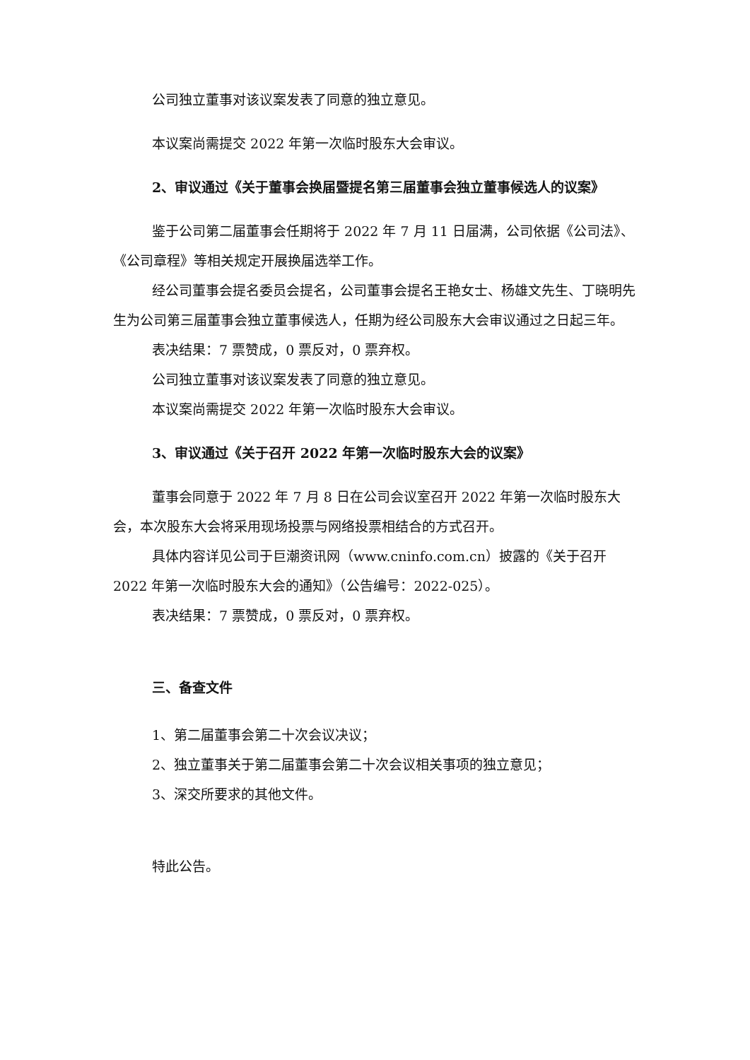公司独立董事对该议案发表了同意的独立意见。
本议案尚需提交 2022 年第一次临时股东大会审议。
2、审议通过《关于董事会换届暨提名第三届董事会独立董事候选人的议案》
鉴于公司第二届董事会任期将于 2022 年 7 月 11 日届满，公司依据《公司法》、《公司章程》等相关规定开展换届选举工作。
经公司董事会提名委员会提名，公司董事会提名王艳女士、杨雄文先生、丁晓明先生为公司第三届董事会独立董事候选人，任期为经公司股东大会审议通过之日起三年。
表决结果：7 票赞成，0 票反对，0 票弃权。
公司独立董事对该议案发表了同意的独立意见。
本议案尚需提交 2022 年第一次临时股东大会审议。
3、审议通过《关于召开 2022 年第一次临时股东大会的议案》
董事会同意于 2022 年 7 月 8 日在公司会议室召开 2022 年第一次临时股东大会，本次股东大会将采用现场投票与网络投票相结合的方式召开。
具体内容详见公司于巨潮资讯网（www.cninfo.com.cn）披露的《关于召开2022 年第一次临时股东大会的通知》（公告编号：2022-025）。
表决结果：7 票赞成，0 票反对，0 票弃权。
三、备查文件
1、第二届董事会第二十次会议决议；
2、独立董事关于第二届董事会第二十次会议相关事项的独立意见；
3、深交所要求的其他文件。
特此公告。